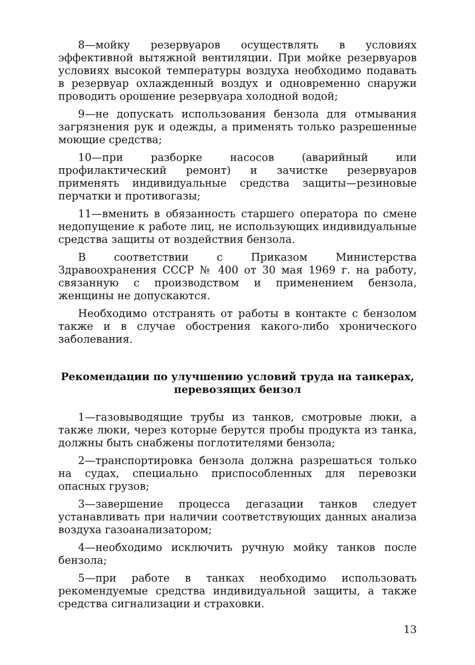8—мойку резервуаров осуществлять в условиях эффективной вытяжной вентиляции. При мойке резервуаров условиях высокой температуры воздуха необходимо подавать в резервуар охлажденный воздух и одновременно снаружи проводить орошение резервуара холодной водой;
9—не допускать использования бензола для отмывания загрязнения рук и одежды, а применять только разрешенные моющие средства;
10—при разборке насосов (аварийный или профилактический ремонт) и зачистке резервуаров применять индивидуальные средства защиты—резиновые перчатки и противогазы;
11—вменить в обязанность старшего оператора по смене недопущение к работе лиц, не использующих индивидуальные средства защиты от воздействия бензола.
В соответствии с Приказом Министерства Здравоохранения СССР № 400 от 30 мая 1969 г. на работу, связанную с производством и применением бензола, женщины не допускаются.
Необходимо отстранять от работы в контакте с бензолом также и в случае обострения какого-либо хронического заболевания.
Рекомендации по улучшению условий труда на танкерах,
перевозящих бензол
1—газовыводящие трубы из танков, смотровые люки, а также люки, через которые берутся пробы продукта из танка, должны быть снабжены поглотителями бензола;
2—транспортировка бензола должна разрешаться только на судах, специально приспособленных для перевозки опасных грузов;
3—завершение процесса дегазации танков следует устанавливать при наличии соответствующих данных анализа воздуха газоанализатором;
4—необходимо исключить ручную мойку танков после бензола;
5—при работе в танках необходимо использовать рекомендуемые средства индивидуальной защиты, а также средства сигнализации и страховки.
13